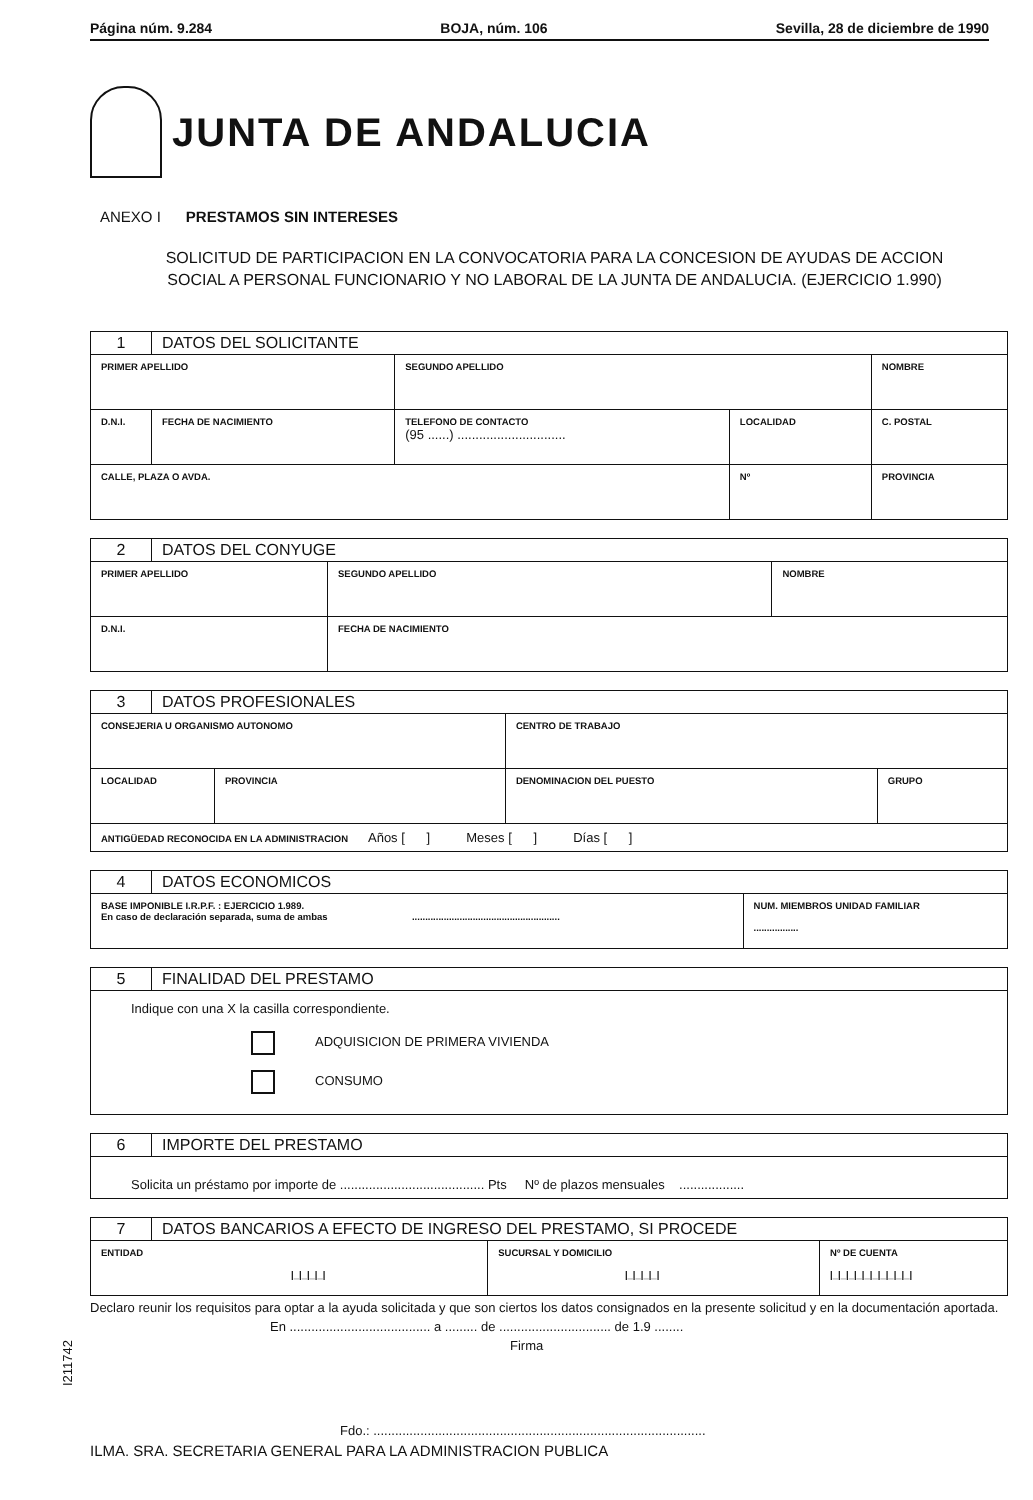Página núm. 9.284 BOJA, núm. 106 Sevilla, 28 de diciembre de 1990
JUNTA DE ANDALUCIA
ANEXO I PRESTAMOS SIN INTERESES
SOLICITUD DE PARTICIPACION EN LA CONVOCATORIA PARA LA CONCESION DE AYUDAS DE ACCION
SOCIAL A PERSONAL FUNCIONARIO Y NO LABORAL DE LA JUNTA DE ANDALUCIA. (EJERCICIO 1.990)
| 1 | DATOS DEL SOLICITANTE | | | | | |
| PRIMER APELLIDO | | | SEGUNDO APELLIDO | | NOMBRE | |
| D.N.I. | | FECHA DE NACIMIENTO | TELEFONO DE CONTACTO (95 ......) .............................. | LOCALIDAD | | C. POSTAL |
| CALLE, PLAZA O AVDA. | | | | Nº | PROVINCIA | |
| 2 | DATOS DEL CONYUGE | | |
| PRIMER APELLIDO | | SEGUNDO APELLIDO | NOMBRE |
| D.N.I. | | FECHA DE NACIMIENTO | |
| 3 | DATOS PROFESIONALES | | | |
| CONSEJERIA U ORGANISMO AUTONOMO | | | CENTRO DE TRABAJO | |
| LOCALIDAD | | PROVINCIA | DENOMINACION DEL PUESTO | GRUPO |
| ANTIGÜEDAD RECONOCIDA EN LA ADMINISTRACION Años [ ] Meses [ ] Días [ ] | | | | |
| 4 | DATOS ECONOMICOS | |
| BASE IMPONIBLE I.R.P.F. : EJERCICIO 1.989. En caso de declaración separada, suma de ambas ........................................................ | | NUM. MIEMBROS UNIDAD FAMILIAR ................. |
| 5 | FINALIDAD DEL PRESTAMO |
| Indique con una X la casilla correspondiente. ADQUISICION DE PRIMERA VIVIENDA CONSUMO | |
| 6 | IMPORTE DEL PRESTAMO |
| Solicita un préstamo por importe de ........................................ Pts Nº de plazos mensuales .................. | |
| 7 | DATOS BANCARIOS A EFECTO DE INGRESO DEL PRESTAMO, SI PROCEDE | | |
| ENTIDAD /_/_/_/_/ | | SUCURSAL Y DOMICILIO /_/_/_/_/ | Nº DE CUENTA /_/_/_/_/_/_/_/_/_/_/ |
Declaro reunir los requisitos para optar a la ayuda solicitada y que son ciertos los datos consignados en la presente solicitud y en la documentación aportada.
En ....................................... a ......... de ............................... de 1.9 ........
Firma
Fdo.: ............................................................................................
ILMA. SRA. SECRETARIA GENERAL PARA LA ADMINISTRACION PUBLICA
I211742